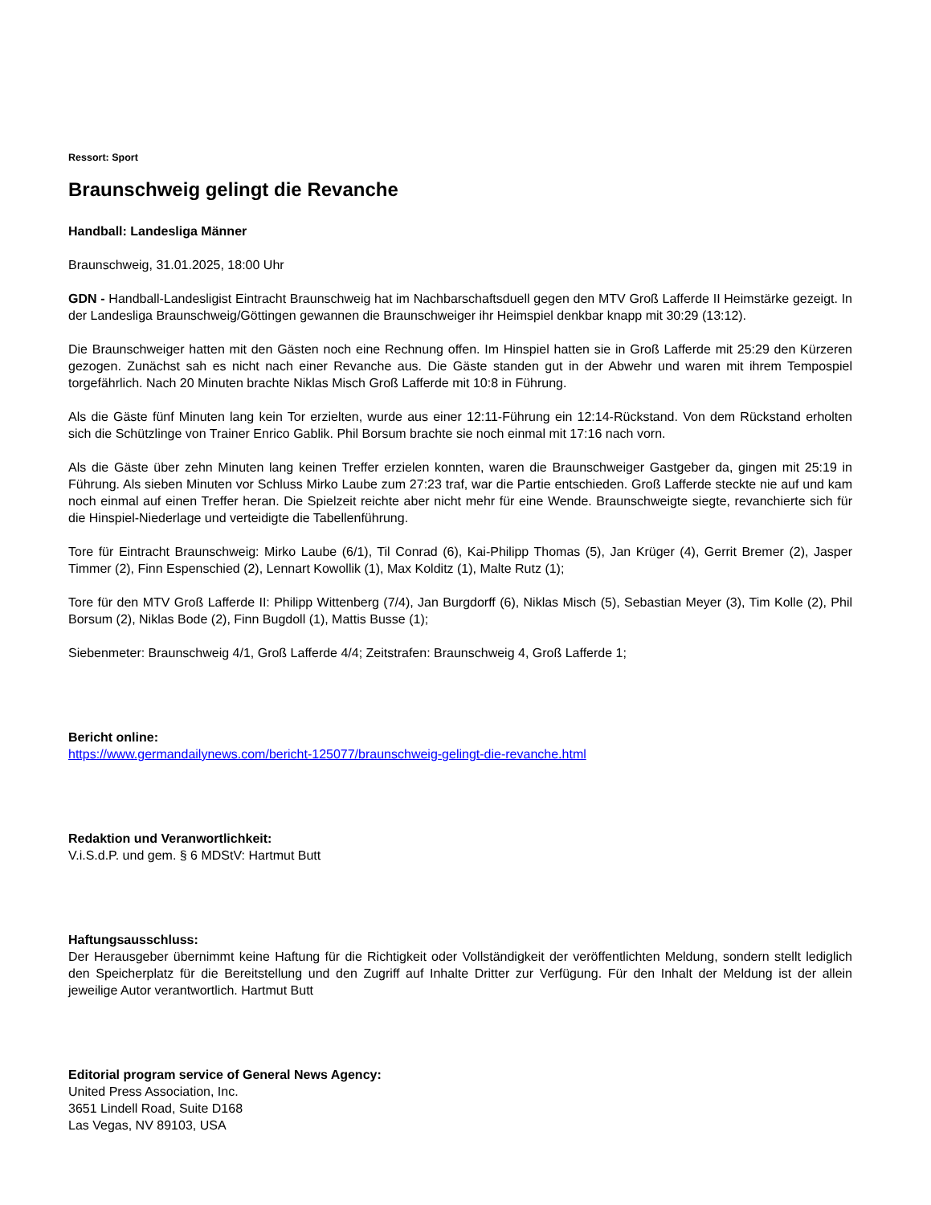Ressort: Sport
Braunschweig gelingt die Revanche
Handball: Landesliga Männer
Braunschweig, 31.01.2025, 18:00 Uhr
GDN - Handball-Landesligist Eintracht Braunschweig hat im Nachbarschaftsduell gegen den MTV Groß Lafferde II Heimstärke gezeigt. In der Landesliga Braunschweig/Göttingen gewannen die Braunschweiger ihr Heimspiel denkbar knapp mit 30:29 (13:12).
Die Braunschweiger hatten mit den Gästen noch eine Rechnung offen. Im Hinspiel hatten sie in Groß Lafferde mit 25:29 den Kürzeren gezogen. Zunächst sah es nicht nach einer Revanche aus. Die Gäste standen gut in der Abwehr und waren mit ihrem Tempospiel torgefährlich. Nach 20 Minuten brachte Niklas Misch Groß Lafferde mit 10:8 in Führung.
Als die Gäste fünf Minuten lang kein Tor erzielten, wurde aus einer 12:11-Führung ein 12:14-Rückstand. Von dem Rückstand erholten sich die Schützlinge von Trainer Enrico Gablik. Phil Borsum brachte sie noch einmal mit 17:16 nach vorn.
Als die Gäste über zehn Minuten lang keinen Treffer erzielen konnten, waren die Braunschweiger Gastgeber da, gingen mit 25:19 in Führung. Als sieben Minuten vor Schluss Mirko Laube zum 27:23 traf, war die Partie entschieden. Groß Lafferde steckte nie auf und kam noch einmal auf einen Treffer heran. Die Spielzeit reichte aber nicht mehr für eine Wende. Braunschweigte siegte, revanchierte sich für die Hinspiel-Niederlage und verteidigte die Tabellenführung.
Tore für Eintracht Braunschweig: Mirko Laube (6/1), Til Conrad (6), Kai-Philipp Thomas (5), Jan Krüger (4), Gerrit Bremer (2), Jasper Timmer (2), Finn Espenschied (2), Lennart Kowollik (1), Max Kolditz (1), Malte Rutz (1);
Tore für den MTV Groß Lafferde II: Philipp Wittenberg (7/4), Jan Burgdorff (6), Niklas Misch (5), Sebastian Meyer (3), Tim Kolle (2), Phil Borsum (2), Niklas Bode (2), Finn Bugdoll (1), Mattis Busse (1);
Siebenmeter: Braunschweig 4/1, Groß Lafferde 4/4; Zeitstrafen: Braunschweig 4, Groß Lafferde 1;
Bericht online:
https://www.germandailynews.com/bericht-125077/braunschweig-gelingt-die-revanche.html
Redaktion und Veranwortlichkeit:
V.i.S.d.P. und gem. § 6 MDStV: Hartmut Butt
Haftungsausschluss:
Der Herausgeber übernimmt keine Haftung für die Richtigkeit oder Vollständigkeit der veröffentlichten Meldung, sondern stellt lediglich den Speicherplatz für die Bereitstellung und den Zugriff auf Inhalte Dritter zur Verfügung. Für den Inhalt der Meldung ist der allein jeweilige Autor verantwortlich. Hartmut Butt
Editorial program service of General News Agency:
United Press Association, Inc.
3651 Lindell Road, Suite D168
Las Vegas, NV 89103, USA